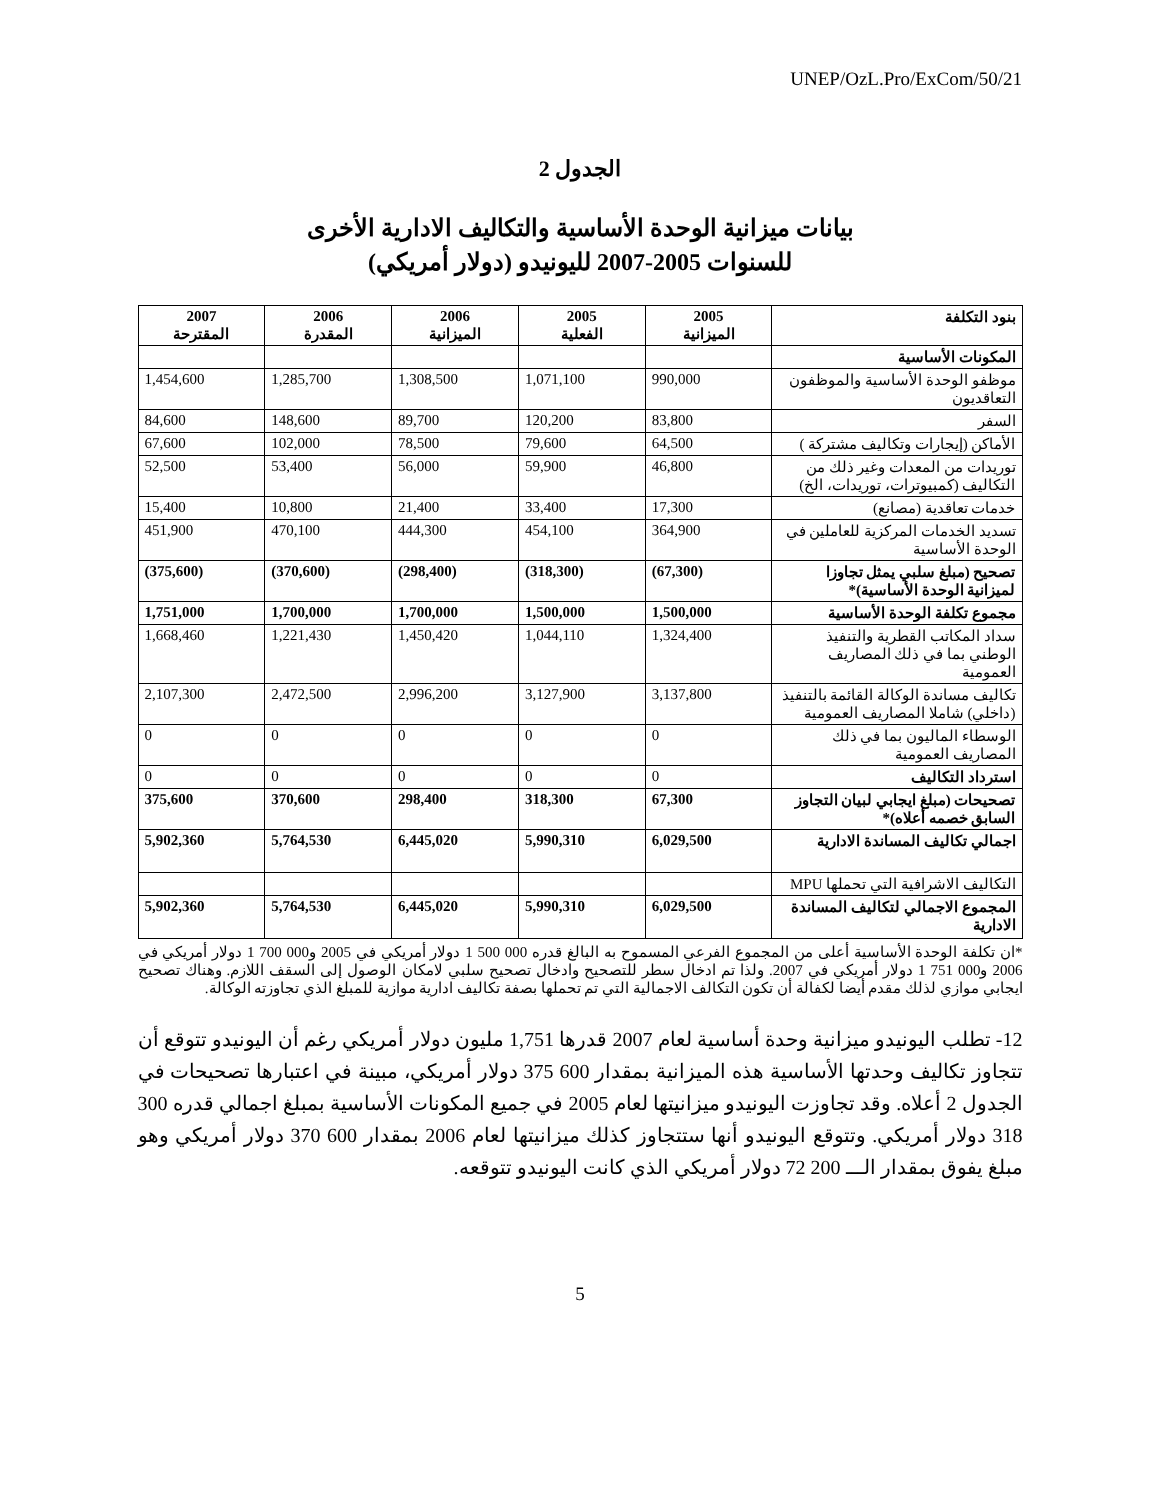UNEP/OzL.Pro/ExCom/50/21
الجدول 2
بيانات ميزانية الوحدة الأساسية والتكاليف الادارية الأخرى
للسنوات 2005-2007 لليونيدو (دولار أمريكي)
| بنود التكلفة | 2005 الميزانية | 2005 الفعلية | 2006 الميزانية | 2006 المقدرة | 2007 المقترحة |
| --- | --- | --- | --- | --- | --- |
| المكونات الأساسية | | | | | |
| موظفو الوحدة الأساسية والموظفون التعاقديون | 990,000 | 1,071,100 | 1,308,500 | 1,285,700 | 1,454,600 |
| السفر | 83,800 | 120,200 | 89,700 | 148,600 | 84,600 |
| الأماكن (إيجارات وتكاليف مشتركة ) | 64,500 | 79,600 | 78,500 | 102,000 | 67,600 |
| توريدات من المعدات وغير ذلك من التكاليف (كمبيوترات، توريدات، الخ) | 46,800 | 59,900 | 56,000 | 53,400 | 52,500 |
| خدمات تعاقدية (مصانع) | 17,300 | 33,400 | 21,400 | 10,800 | 15,400 |
| تسديد الخدمات المركزية للعاملين في الوحدة الأساسية | 364,900 | 454,100 | 444,300 | 470,100 | 451,900 |
| تصحيح (مبلغ سلبي يمثل تجاوزا لميزانية الوحدة الأساسية)* | (67,300) | (318,300) | (298,400) | (370,600) | (375,600) |
| مجموع تكلفة الوحدة الأساسية | 1,500,000 | 1,500,000 | 1,700,000 | 1,700,000 | 1,751,000 |
| سداد المكاتب القطرية والتنفيذ الوطني بما في ذلك المصاريف العمومية | 1,324,400 | 1,044,110 | 1,450,420 | 1,221,430 | 1,668,460 |
| تكاليف مساندة الوكالة القائمة بالتنفيذ (داخلي) شاملا المصاريف العمومية | 3,137,800 | 3,127,900 | 2,996,200 | 2,472,500 | 2,107,300 |
| الوسطاء الماليون بما في ذلك المصاريف العمومية | 0 | 0 | 0 | 0 | 0 |
| استرداد التكاليف | 0 | 0 | 0 | 0 | 0 |
| تصحيحات (مبلغ ايجابي لبيان التجاوز السابق خصمه أعلاه)* | 67,300 | 318,300 | 298,400 | 370,600 | 375,600 |
| اجمالي تكاليف المساندة الادارية | 6,029,500 | 5,990,310 | 6,445,020 | 5,764,530 | 5,902,360 |
| التكاليف الاشرافية التي تحملها MPU | | | | | |
| المجموع الاجمالي لتكاليف المساندة الادارية | 6,029,500 | 5,990,310 | 6,445,020 | 5,764,530 | 5,902,360 |
*ان تكلفة الوحدة الأساسية أعلى من المجموع الفرعي المسموح به البالغ قدره 000 500 1 دولار أمريكي في 2005 و000 700 1 دولار أمريكي في 2006 و000 751 1 دولار أمريكي في 2007. ولذا تم ادخال سطر للتصحيح وادخال تصحيح سلبي لامكان الوصول إلى السقف اللازم. وهناك تصحيح ايجابي موازي لذلك مقدم أيضا لكفالة أن تكون التكالف الاجمالية التي تم تحملها بصفة تكاليف ادارية موازية للمبلغ الذي تجاوزته الوكالة.
12- تطلب اليونيدو ميزانية وحدة أساسية لعام 2007 قدرها 1,751 مليون دولار أمريكي رغم أن اليونيدو تتوقع أن تتجاوز تكاليف وحدتها الأساسية هذه الميزانية بمقدار 600 375 دولار أمريكي، مبينة في اعتبارها تصحيحات في الجدول 2 أعلاه. وقد تجاوزت اليونيدو ميزانيتها لعام 2005 في جميع المكونات الأساسية بمبلغ اجمالي قدره 300 318 دولار أمريكي. وتتوقع اليونيدو أنها ستتجاوز كذلك ميزانيتها لعام 2006 بمقدار 600 370 دولار أمريكي وهو مبلغ يفوق بمقدار الـــ 200 72 دولار أمريكي الذي كانت اليونيدو تتوقعه.
5